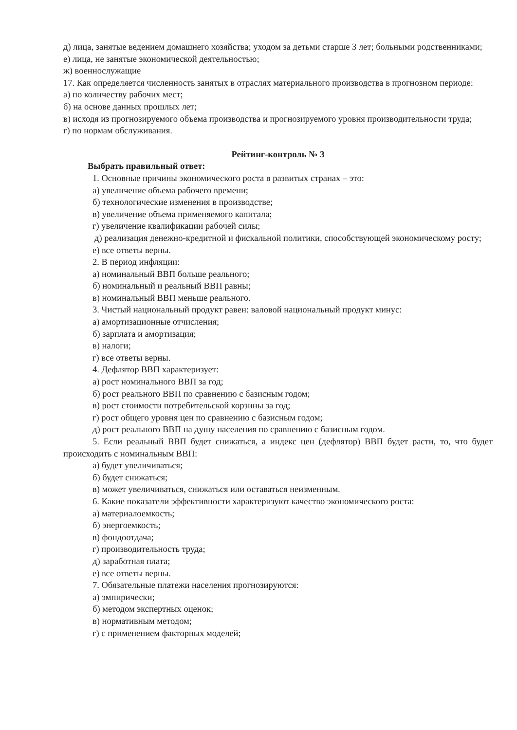д) лица, занятые ведением домашнего хозяйства; уходом за детьми старше 3 лет; больными родственниками;
е) лица, не занятые экономической деятельностью;
ж) военнослужащие
17. Как определяется численность занятых в отраслях материального производства в прогнозном периоде:
а) по количеству рабочих мест;
б) на основе данных прошлых лет;
в) исходя из прогнозируемого объема производства и прогнозируемого уровня производительности труда;
г) по нормам обслуживания.
Рейтинг-контроль № 3
Выбрать правильный ответ:
1. Основные причины экономического роста в развитых странах – это:
а) увеличение объема рабочего времени;
б) технологические изменения в производстве;
в) увеличение объема применяемого капитала;
г) увеличение квалификации рабочей силы;
д) реализация денежно-кредитной и фискальной политики, способствующей экономическому росту;
е) все ответы верны.
2. В период инфляции:
а) номинальный ВВП больше реального;
б) номинальный и реальный ВВП равны;
в) номинальный ВВП меньше реального.
3. Чистый национальный продукт равен: валовой национальный продукт минус:
а) амортизационные отчисления;
б) зарплата и амортизация;
в) налоги;
г) все ответы верны.
4. Дефлятор ВВП характеризует:
а) рост номинального ВВП за год;
б) рост реального ВВП по сравнению с базисным годом;
в) рост стоимости потребительской корзины за год;
г) рост общего уровня цен по сравнению с базисным годом;
д) рост реального ВВП на душу населения по сравнению с базисным годом.
5. Если реальный ВВП будет снижаться, а индекс цен (дефлятор) ВВП будет расти, то, что будет происходить с номинальным ВВП:
а) будет увеличиваться;
б) будет снижаться;
в) может увеличиваться, снижаться или оставаться неизменным.
6. Какие показатели эффективности характеризуют качество экономического роста:
а) материалоемкость;
б) энергоемкость;
в) фондоотдача;
г) производительность труда;
д) заработная плата;
е) все ответы верны.
7. Обязательные платежи населения прогнозируются:
а) эмпирически;
б) методом экспертных оценок;
в) нормативным методом;
г) с применением факторных моделей;